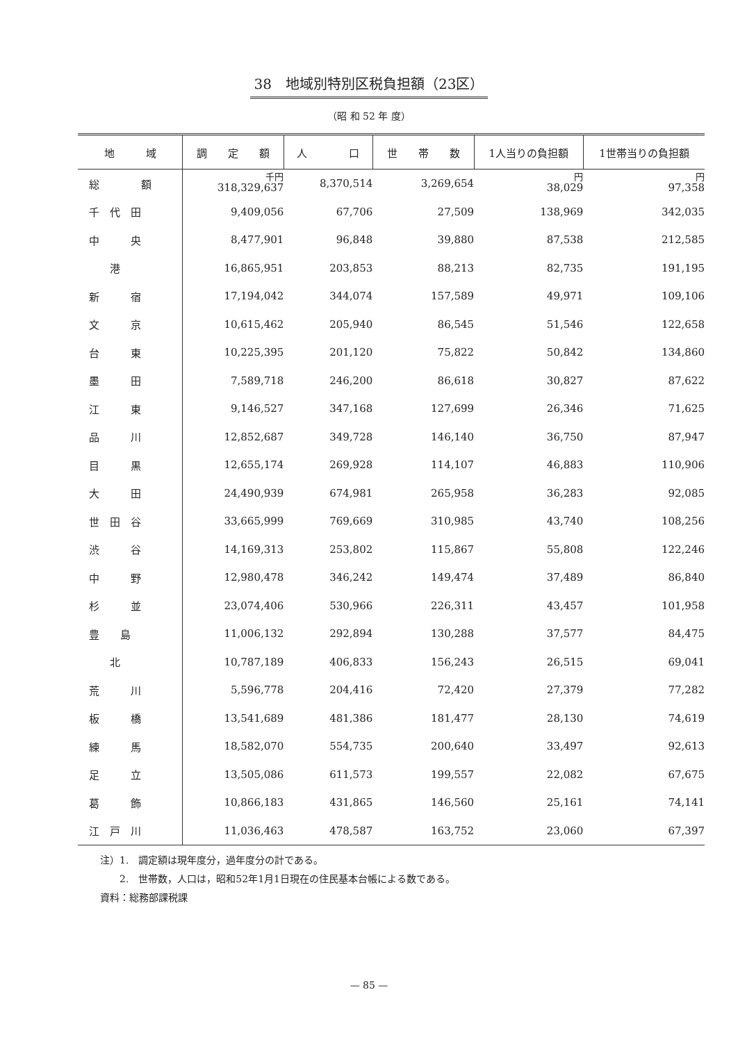38　地域別特別区税負担額（23区）
（昭 和 52 年 度）
| 地 域 | 調 定 額 | 人 口 | 世 帯 数 | 1人当りの負担額 | 1世帯当りの負担額 |
| --- | --- | --- | --- | --- | --- |
| 総 額 | 千円 318,329,637 | 8,370,514 | 3,269,654 | 円 38,029 | 円 97,358 |
| 千 代 田 | 9,409,056 | 67,706 | 27,509 | 138,969 | 342,035 |
| 中 央 | 8,477,901 | 96,848 | 39,880 | 87,538 | 212,585 |
| 港 | 16,865,951 | 203,853 | 88,213 | 82,735 | 191,195 |
| 新 宿 | 17,194,042 | 344,074 | 157,589 | 49,971 | 109,106 |
| 文 京 | 10,615,462 | 205,940 | 86,545 | 51,546 | 122,658 |
| 台 東 | 10,225,395 | 201,120 | 75,822 | 50,842 | 134,860 |
| 墨 田 | 7,589,718 | 246,200 | 86,618 | 30,827 | 87,622 |
| 江 東 | 9,146,527 | 347,168 | 127,699 | 26,346 | 71,625 |
| 品 川 | 12,852,687 | 349,728 | 146,140 | 36,750 | 87,947 |
| 目 黒 | 12,655,174 | 269,928 | 114,107 | 46,883 | 110,906 |
| 大 田 | 24,490,939 | 674,981 | 265,958 | 36,283 | 92,085 |
| 世 田 谷 | 33,665,999 | 769,669 | 310,985 | 43,740 | 108,256 |
| 渋 谷 | 14,169,313 | 253,802 | 115,867 | 55,808 | 122,246 |
| 中 野 | 12,980,478 | 346,242 | 149,474 | 37,489 | 86,840 |
| 杉 並 | 23,074,406 | 530,966 | 226,311 | 43,457 | 101,958 |
| 豊 島 | 11,006,132 | 292,894 | 130,288 | 37,577 | 84,475 |
| 北 | 10,787,189 | 406,833 | 156,243 | 26,515 | 69,041 |
| 荒 川 | 5,596,778 | 204,416 | 72,420 | 27,379 | 77,282 |
| 板 橋 | 13,541,689 | 481,386 | 181,477 | 28,130 | 74,619 |
| 練 馬 | 18,582,070 | 554,735 | 200,640 | 33,497 | 92,613 |
| 足 立 | 13,505,086 | 611,573 | 199,557 | 22,082 | 67,675 |
| 葛 飾 | 10,866,183 | 431,865 | 146,560 | 25,161 | 74,141 |
| 江 戸 川 | 11,036,463 | 478,587 | 163,752 | 23,060 | 67,397 |
注）1.　調定額は現年度分，過年度分の計である。
　　2.　世帯数，人口は，昭和52年1月1日現在の住民基本台帳による数である。
資料：総務部課税課
— 85 —